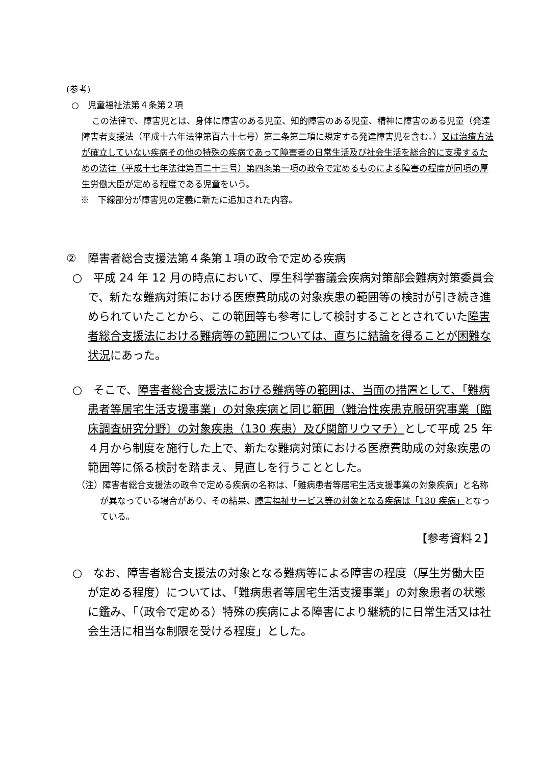(参考)
○　児童福祉法第４条第２項
この法律で、障害児とは、身体に障害のある児童、知的障害のある児童、精神に障害のある児童（発達障害者支援法（平成十六年法律第百六十七号）第二条第二項に規定する発達障害児を含む。）又は治療方法が確立していない疾病その他の特殊の疾病であって障害者の日常生活及び社会生活を総合的に支援するための法律（平成十七年法律第百二十三号）第四条第一項の政令で定めるものによる障害の程度が同項の厚生労働大臣が定める程度である児童をいう。
※　下線部分が障害児の定義に新たに追加された内容。
②　障害者総合支援法第４条第１項の政令で定める疾病
○　平成 24 年 12 月の時点において、厚生科学審議会疾病対策部会難病対策委員会で、新たな難病対策における医療費助成の対象疾患の範囲等の検討が引き続き進められていたことから、この範囲等も参考にして検討することとされていた障害者総合支援法における難病等の範囲については、直ちに結論を得ることが困難な状況にあった。
○　そこで、障害者総合支援法における難病等の範囲は、当面の措置として、「難病患者等居宅生活支援事業」の対象疾病と同じ範囲（難治性疾患克服研究事業〔臨床調査研究分野〕の対象疾患（130 疾患）及び関節リウマチ）として平成 25 年４月から制度を施行した上で、新たな難病対策における医療費助成の対象疾患の範囲等に係る検討を踏まえ、見直しを行うこととした。
（注）障害者総合支援法の政令で定める疾病の名称は、「難病患者等居宅生活支援事業の対象疾病」と名称が異なっている場合があり、その結果、障害福祉サービス等の対象となる疾病は「130 疾病」となっている。
【参考資料２】
○　なお、障害者総合支援法の対象となる難病等による障害の程度（厚生労働大臣が定める程度）については、「難病患者等居宅生活支援事業」の対象患者の状態に鑑み、「（政令で定める）特殊の疾病による障害により継続的に日常生活又は社会生活に相当な制限を受ける程度」とした。